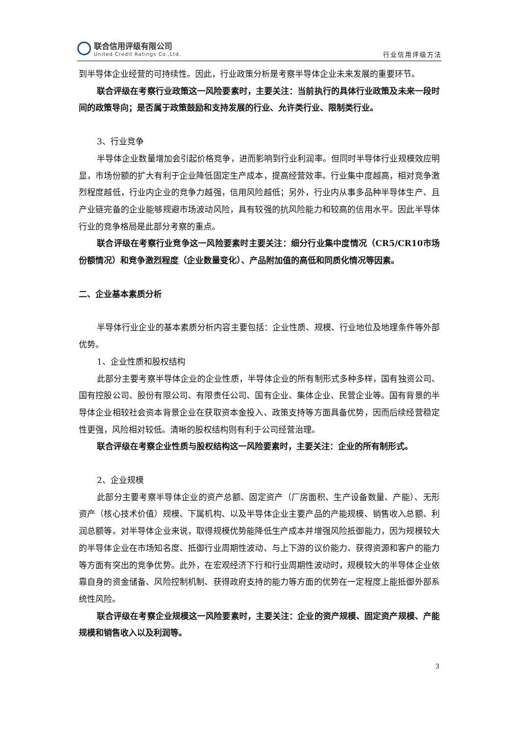联合信用评级有限公司
United Credit Ratings Co.,Ltd.
行业信用评级方法
到半导体企业经营的可持续性。因此，行业政策分析是考察半导体企业未来发展的重要环节。
联合评级在考察行业政策这一风险要素时，主要关注：当前执行的具体行业政策及未来一段时间的政策导向；是否属于政策鼓励和支持发展的行业、允许类行业、限制类行业。
3、行业竞争
半导体企业数量增加会引起价格竞争，进而影响到行业利润率。但同时半导体行业规模效应明显，市场份额的扩大有利于企业降低固定生产成本，提高经营效率。行业集中度越高，相对竞争激烈程度越低，行业内企业的竞争力越强，信用风险越低；另外，行业内从事多品种半导体生产、且产业链完备的企业能够规避市场波动风险，具有较强的抗风险能力和较高的信用水平。因此半导体行业的竞争格局是此部分考察的重点。
联合评级在考察行业竞争这一风险要素时主要关注：细分行业集中度情况（CR5/CR10市场份额情况）和竞争激烈程度（企业数量变化）、产品附加值的高低和同质化情况等因素。
二、企业基本素质分析
半导体行业企业的基本素质分析内容主要包括：企业性质、规模、行业地位及地理条件等外部优势。
1、企业性质和股权结构
此部分主要考察半导体企业的企业性质，半导体企业的所有制形式多种多样，国有独资公司、国有控股公司、股份有限公司、有限责任公司、国有企业、集体企业、民营企业等。国有背景的半导体企业相较社会资本背景企业在获取资本金投入、政策支持等方面具备优势，因而后续经营稳定性更强，风险相对较低。清晰的股权结构则有利于公司经营治理。
联合评级在考察企业性质与股权结构这一风险要素时，主要关注：企业的所有制形式。
2、企业规模
此部分主要考察半导体企业的资产总额、固定资产（厂房面积、生产设备数量、产能）、无形资产（核心技术价值）规模、下属机构、以及半导体企业主要产品的产能规模、销售收入总额、利润总额等。对半导体企业来说，取得规模优势能降低生产成本并增强风险抵御能力，因为规模较大的半导体企业在市场知名度、抵御行业周期性波动、与上下游的议价能力、获得资源和客户的能力等方面有突出的竞争优势。此外，在宏观经济下行和行业周期性波动时，规模较大的半导体企业依靠自身的资金储备、风险控制机制、获得政府支持的能力等方面的优势在一定程度上能抵御外部系统性风险。
联合评级在考察企业规模这一风险要素时，主要关注：企业的资产规模、固定资产规模、产能规模和销售收入以及利润等。
3